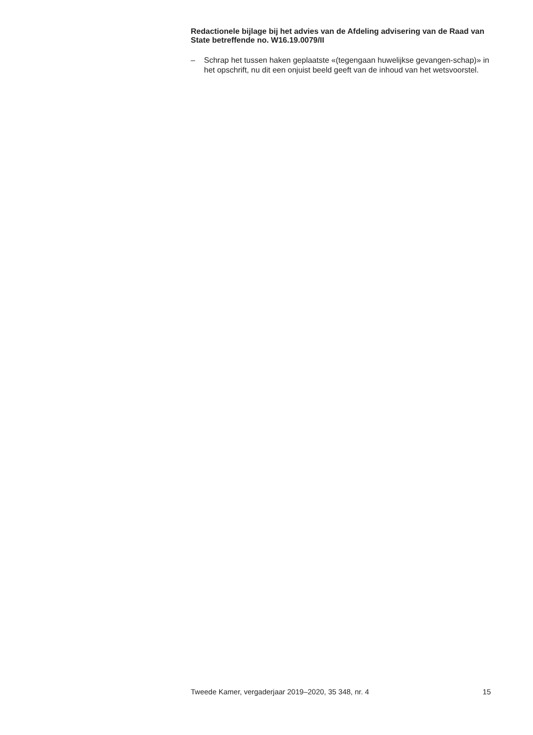Redactionele bijlage bij het advies van de Afdeling advisering van de Raad van State betreffende no. W16.19.0079/II
– Schrap het tussen haken geplaatste «(tegengaan huwelijkse gevangen-schap)» in het opschrift, nu dit een onjuist beeld geeft van de inhoud van het wetsvoorstel.
Tweede Kamer, vergaderjaar 2019–2020, 35 348, nr. 4 15